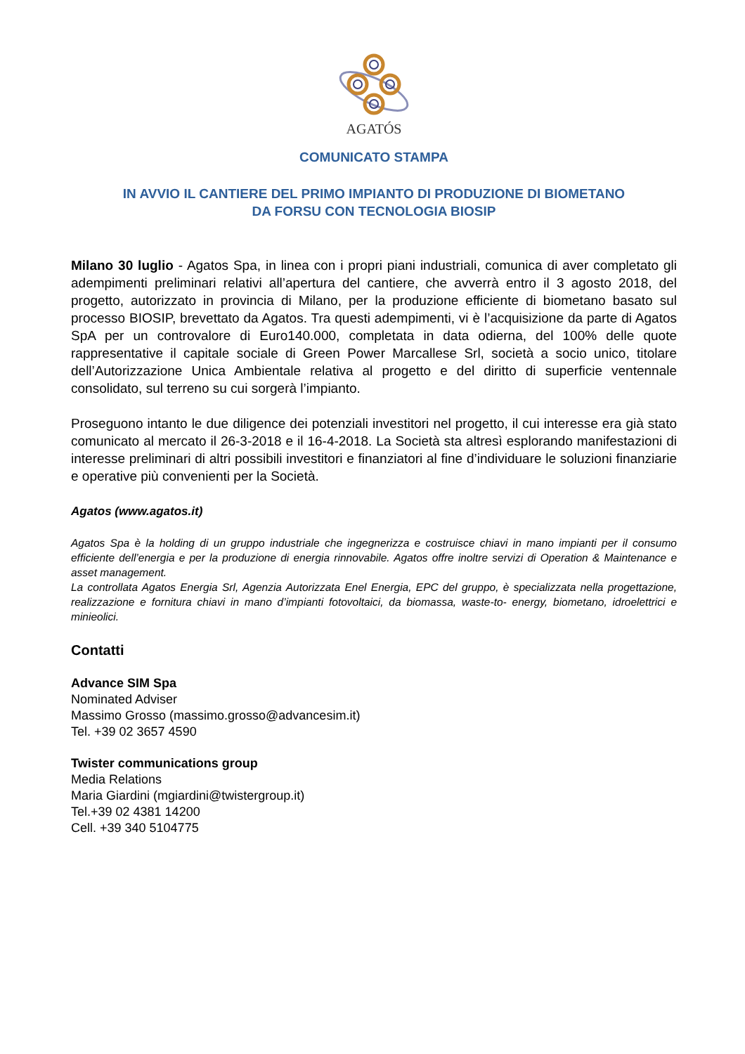AGATÓS
COMUNICATO STAMPA
IN AVVIO IL CANTIERE DEL PRIMO IMPIANTO DI PRODUZIONE DI BIOMETANO
DA FORSU CON TECNOLOGIA BIOSIP
Milano 30 luglio - Agatos Spa, in linea con i propri piani industriali, comunica di aver completato gli adempimenti preliminari relativi all’apertura del cantiere, che avverrà entro il 3 agosto 2018, del progetto, autorizzato in provincia di Milano, per la produzione efficiente di biometano basato sul processo BIOSIP, brevettato da Agatos. Tra questi adempimenti, vi è l’acquisizione da parte di Agatos SpA per un controvalore di Euro140.000, completata in data odierna, del 100% delle quote rappresentative il capitale sociale di Green Power Marcallese Srl, società a socio unico, titolare dell’Autorizzazione Unica Ambientale relativa al progetto e del diritto di superficie ventennale consolidato, sul terreno su cui sorgerà l’impianto.
Proseguono intanto le due diligence dei potenziali investitori nel progetto, il cui interesse era già stato comunicato al mercato il 26-3-2018 e il 16-4-2018. La Società sta altresì esplorando manifestazioni di interesse preliminari di altri possibili investitori e finanziatori al fine d’individuare le soluzioni finanziarie e operative più convenienti per la Società.
Agatos (www.agatos.it)
Agatos Spa è la holding di un gruppo industriale che ingegnerizza e costruisce chiavi in mano impianti per il consumo efficiente dell’energia e per la produzione di energia rinnovabile. Agatos offre inoltre servizi di Operation & Maintenance e asset management.
La controllata Agatos Energia Srl, Agenzia Autorizzata Enel Energia, EPC del gruppo, è specializzata nella progettazione, realizzazione e fornitura chiavi in mano d’impianti fotovoltaici, da biomassa, waste-to- energy, biometano, idroelettrici e minieolici.
Contatti
Advance SIM Spa
Nominated Adviser
Massimo Grosso (massimo.grosso@advancesim.it)
Tel. +39 02 3657 4590
Twister communications group
Media Relations
Maria Giardini (mgiardini@twistergroup.it)
Tel.+39 02 4381 14200
Cell. +39 340 5104775